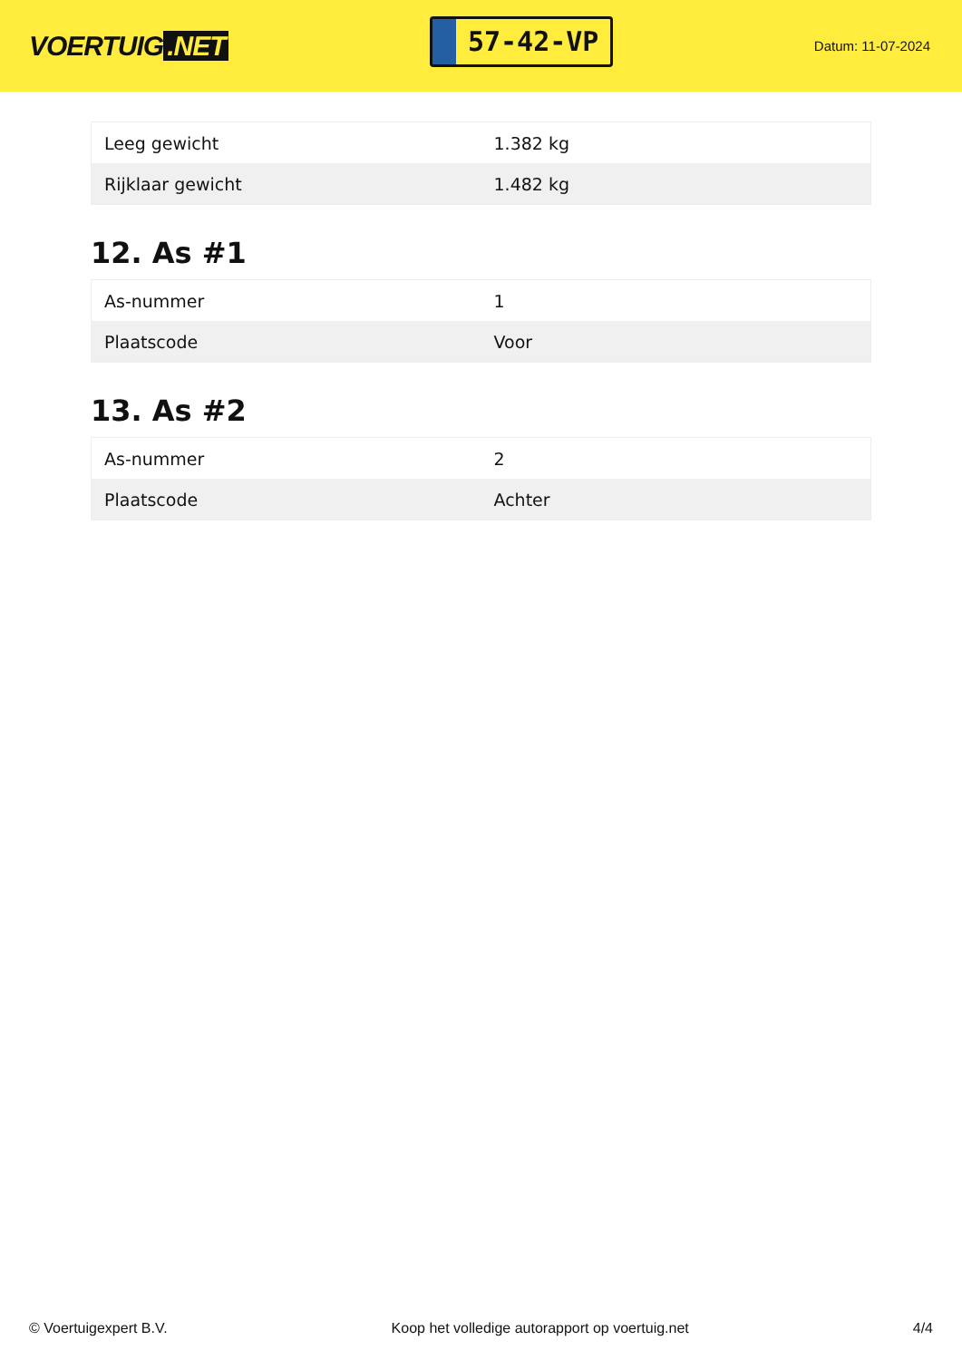VOERTUIG.NET
57-42-VP
Datum: 11-07-2024
| Leeg gewicht | 1.382 kg |
| Rijklaar gewicht | 1.482 kg |
12. As #1
| As-nummer | 1 |
| Plaatscode | Voor |
13. As #2
| As-nummer | 2 |
| Plaatscode | Achter |
© Voertuigexpert B.V. Koop het volledige autorapport op voertuig.net 4/4